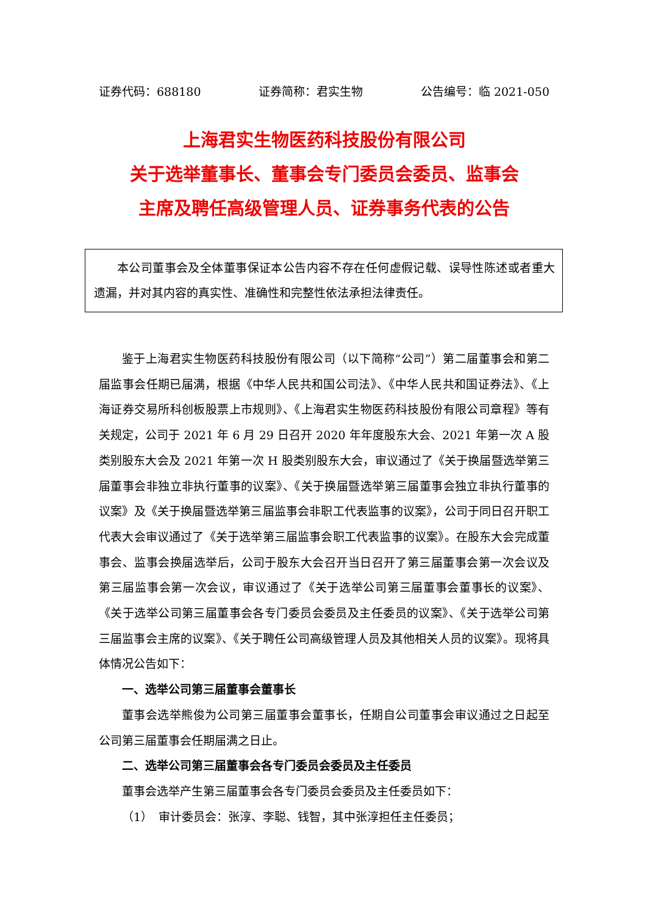证券代码：688180 证券简称：君实生物 公告编号：临 2021-050
上海君实生物医药科技股份有限公司
关于选举董事长、董事会专门委员会委员、监事会
主席及聘任高级管理人员、证券事务代表的公告
本公司董事会及全体董事保证本公告内容不存在任何虚假记载、误导性陈述或者重大遗漏，并对其内容的真实性、准确性和完整性依法承担法律责任。
鉴于上海君实生物医药科技股份有限公司（以下简称“公司”）第二届董事会和第二届监事会任期已届满，根据《中华人民共和国公司法》、《中华人民共和国证券法》、《上海证券交易所科创板股票上市规则》、《上海君实生物医药科技股份有限公司章程》等有关规定，公司于 2021 年 6 月 29 日召开 2020 年年度股东大会、2021 年第一次 A 股类别股东大会及 2021 年第一次 H 股类别股东大会，审议通过了《关于换届暨选举第三届董事会非独立非执行董事的议案》、《关于换届暨选举第三届董事会独立非执行董事的议案》及《关于换届暨选举第三届监事会非职工代表监事的议案》，公司于同日召开职工代表大会审议通过了《关于选举第三届监事会职工代表监事的议案》。在股东大会完成董事会、监事会换届选举后，公司于股东大会召开当日召开了第三届董事会第一次会议及第三届监事会第一次会议，审议通过了《关于选举公司第三届董事会董事长的议案》、《关于选举公司第三届董事会各专门委员会委员及主任委员的议案》、《关于选举公司第三届监事会主席的议案》、《关于聘任公司高级管理人员及其他相关人员的议案》。现将具体情况公告如下：
一、选举公司第三届董事会董事长
董事会选举熊俊为公司第三届董事会董事长，任期自公司董事会审议通过之日起至公司第三届董事会任期届满之日止。
二、选举公司第三届董事会各专门委员会委员及主任委员
董事会选举产生第三届董事会各专门委员会委员及主任委员如下：
（1）　审计委员会：张淳、李聪、钱智，其中张淳担任主任委员；